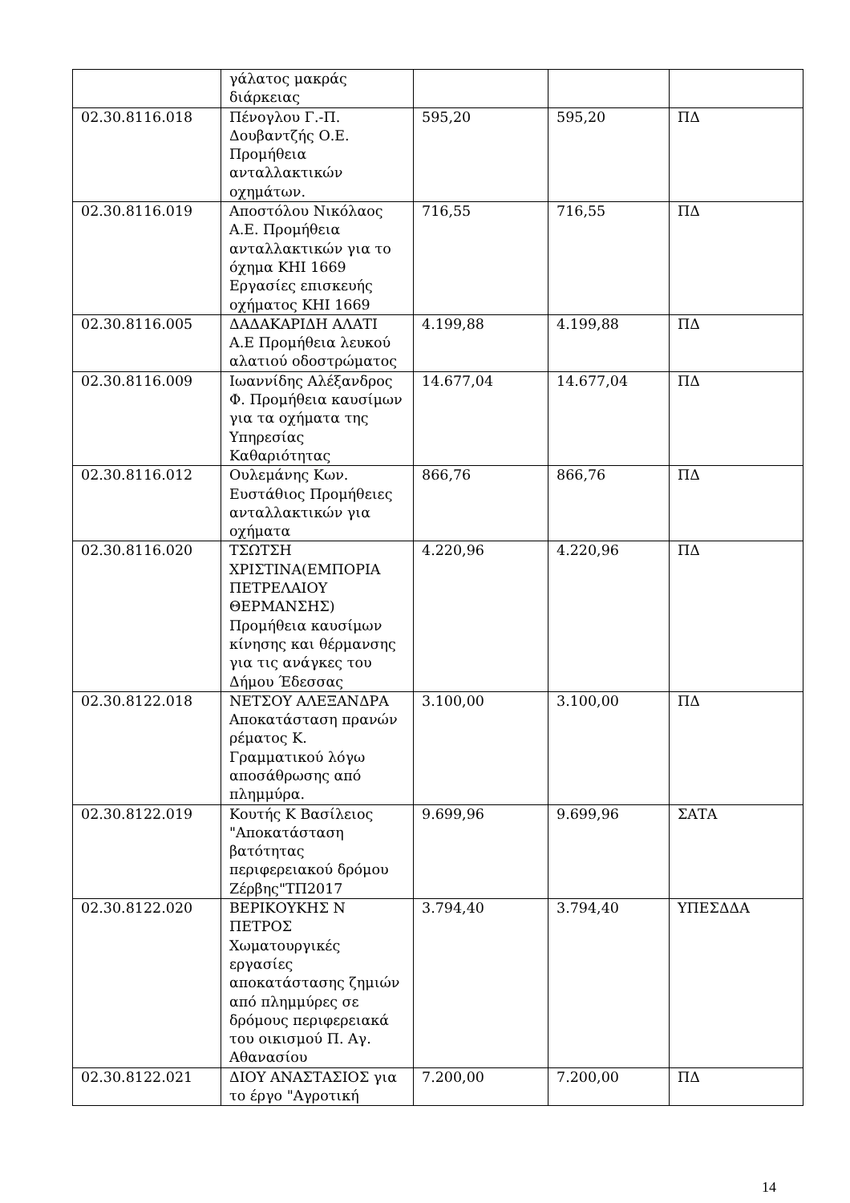| | γάλατος μακράς διάρκειας | | | |
| 02.30.8116.018 | Πένογλου Γ.-Π. Δουβαντζής Ο.Ε. Προμήθεια ανταλλακτικών οχημάτων. | 595,20 | 595,20 | ΠΔ |
| 02.30.8116.019 | Αποστόλου Νικόλαος Α.Ε. Προμήθεια ανταλλακτικών για το όχημα ΚΗΙ 1669 Εργασίες επισκευής οχήματος ΚΗΙ 1669 | 716,55 | 716,55 | ΠΔ |
| 02.30.8116.005 | ΔΑΔΑΚΑΡΙΔΗ ΑΛΑΤΙ Α.Ε Προμήθεια λευκού αλατιού οδοστρώματος | 4.199,88 | 4.199,88 | ΠΔ |
| 02.30.8116.009 | Ιωαννίδης Αλέξανδρος Φ. Προμήθεια καυσίμων για τα οχήματα της Υπηρεσίας Καθαριότητας | 14.677,04 | 14.677,04 | ΠΔ |
| 02.30.8116.012 | Ουλεμάνης Κων. Ευστάθιος Προμήθειες ανταλλακτικών για οχήματα | 866,76 | 866,76 | ΠΔ |
| 02.30.8116.020 | ΤΣΩΤΣΗ ΧΡΙΣΤΙΝΑ(ΕΜΠΟΡΙΑ ΠΕΤΡΕΛΑΙΟΥ ΘΕΡΜΑΝΣΗΣ) Προμήθεια καυσίμων κίνησης και θέρμανσης για τις ανάγκες του Δήμου Έδεσσας | 4.220,96 | 4.220,96 | ΠΔ |
| 02.30.8122.018 | ΝΕΤΣΟΥ ΑΛΕΞΑΝΔΡΑ Αποκατάσταση πρανών ρέματος Κ. Γραμματικού λόγω αποσάθρωσης από πλημμύρα. | 3.100,00 | 3.100,00 | ΠΔ |
| 02.30.8122.019 | Κουτής Κ Βασίλειος "Αποκατάσταση βατότητας περιφερειακού δρόμου Ζέρβης"ΤΠ2017 | 9.699,96 | 9.699,96 | ΣΑΤΑ |
| 02.30.8122.020 | ΒΕΡΙΚΟΥΚΗΣ Ν ΠΕΤΡΟΣ Χωματουργικές εργασίες αποκατάστασης ζημιών από πλημμύρες σε δρόμους περιφερειακά του οικισμού Π. Αγ. Αθανασίου | 3.794,40 | 3.794,40 | ΥΠΕΣΔΔΑ |
| 02.30.8122.021 | ΔΙΟΥ ΑΝΑΣΤΑΣΙΟΣ για το έργο "Αγροτική | 7.200,00 | 7.200,00 | ΠΔ |
14